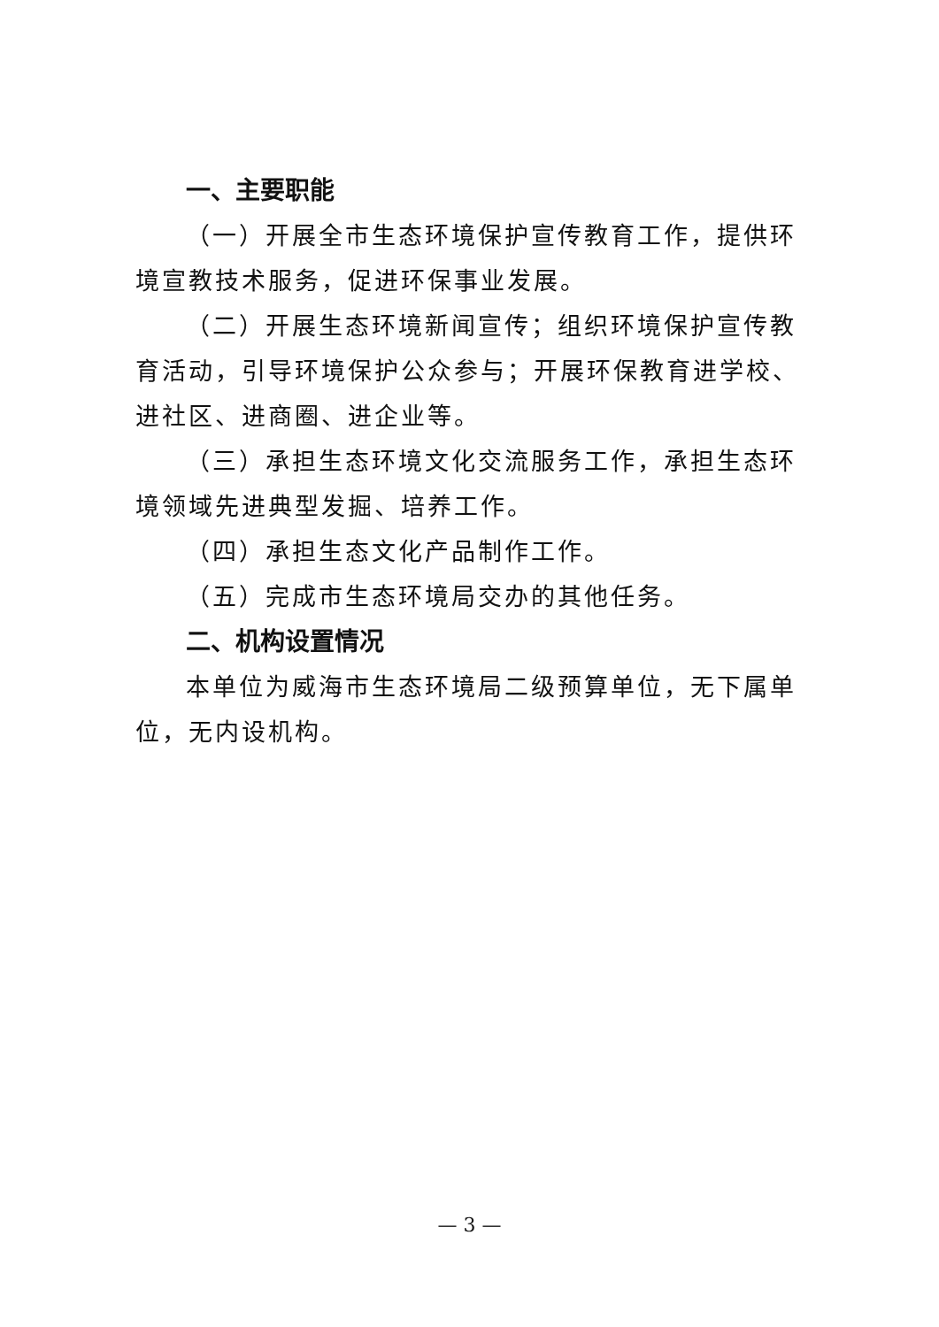一、主要职能
（一）开展全市生态环境保护宣传教育工作，提供环境宣教技术服务，促进环保事业发展。
（二）开展生态环境新闻宣传；组织环境保护宣传教育活动，引导环境保护公众参与；开展环保教育进学校、进社区、进商圈、进企业等。
（三）承担生态环境文化交流服务工作，承担生态环境领域先进典型发掘、培养工作。
（四）承担生态文化产品制作工作。
（五）完成市生态环境局交办的其他任务。
二、机构设置情况
本单位为威海市生态环境局二级预算单位，无下属单位，无内设机构。
— 3 —